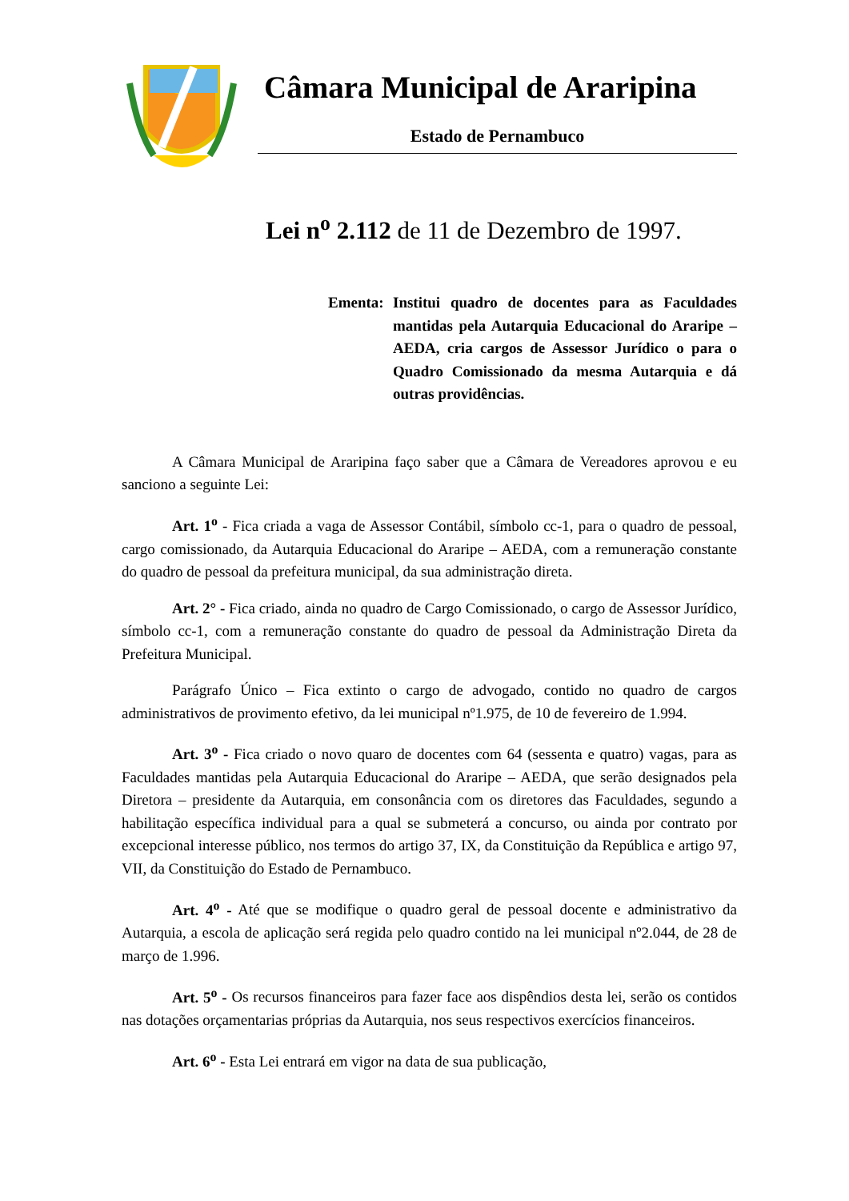Câmara Municipal de Araripina
Estado de Pernambuco
Lei n<sup>o</sup> 2.112 de 11 de Dezembro de 1997.
Ementa: Institui quadro de docentes para as Faculdades mantidas pela Autarquia Educacional do Araripe – AEDA, cria cargos de Assessor Jurídico o para o Quadro Comissionado da mesma Autarquia e dá outras providências.
A Câmara Municipal de Araripina faço saber que a Câmara de Vereadores aprovou e eu sanciono a seguinte Lei:
Art. 1<sup>o</sup> - Fica criada a vaga de Assessor Contábil, símbolo cc-1, para o quadro de pessoal, cargo comissionado, da Autarquia Educacional do Araripe – AEDA, com a remuneração constante do quadro de pessoal da prefeitura municipal, da sua administração direta.
Art. 2° - Fica criado, ainda no quadro de Cargo Comissionado, o cargo de Assessor Jurídico, símbolo cc-1, com a remuneração constante do quadro de pessoal da Administração Direta da Prefeitura Municipal.
Parágrafo Único – Fica extinto o cargo de advogado, contido no quadro de cargos administrativos de provimento efetivo, da lei municipal nº1.975, de 10 de fevereiro de 1.994.
Art. 3<sup>o</sup> - Fica criado o novo quaro de docentes com 64 (sessenta e quatro) vagas, para as Faculdades mantidas pela Autarquia Educacional do Araripe – AEDA, que serão designados pela Diretora – presidente da Autarquia, em consonância com os diretores das Faculdades, segundo a habilitação específica individual para a qual se submeterá a concurso, ou ainda por contrato por excepcional interesse público, nos termos do artigo 37, IX, da Constituição da República e artigo 97, VII, da Constituição do Estado de Pernambuco.
Art. 4<sup>o</sup> - Até que se modifique o quadro geral de pessoal docente e administrativo da Autarquia, a escola de aplicação será regida pelo quadro contido na lei municipal nº2.044, de 28 de março de 1.996.
Art. 5<sup>o</sup> - Os recursos financeiros para fazer face aos dispêndios desta lei, serão os contidos nas dotações orçamentarias próprias da Autarquia, nos seus respectivos exercícios financeiros.
Art. 6<sup>o</sup> - Esta Lei entrará em vigor na data de sua publicação,